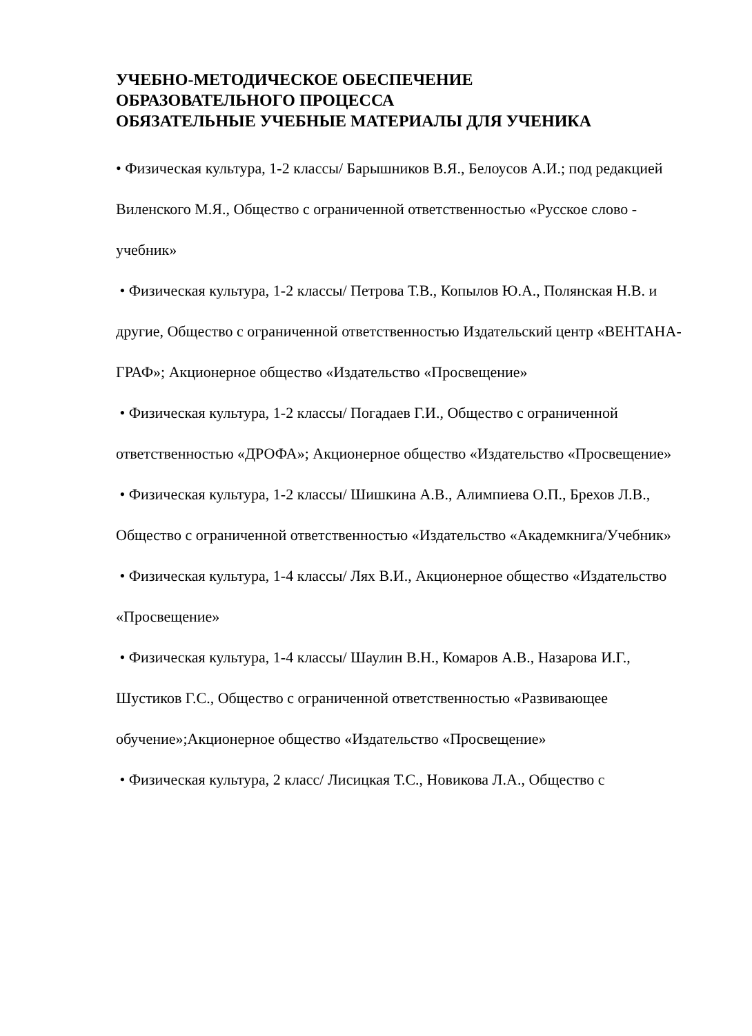УЧЕБНО-МЕТОДИЧЕСКОЕ ОБЕСПЕЧЕНИЕ
ОБРАЗОВАТЕЛЬНОГО ПРОЦЕССА
ОБЯЗАТЕЛЬНЫЕ УЧЕБНЫЕ МАТЕРИАЛЫ ДЛЯ УЧЕНИКА
• Физическая культура, 1-2 классы/ Барышников В.Я., Белоусов А.И.; под редакцией Виленского М.Я., Общество с ограниченной ответственностью «Русское слово - учебник»
• Физическая культура, 1-2 классы/ Петрова Т.В., Копылов Ю.А., Полянская Н.В. и другие, Общество с ограниченной ответственностью Издательский центр «ВЕНТАНА-ГРАФ»; Акционерное общество «Издательство «Просвещение»
• Физическая культура, 1-2 классы/ Погадаев Г.И., Общество с ограниченной ответственностью «ДРОФА»; Акционерное общество «Издательство «Просвещение»
• Физическая культура, 1-2 классы/ Шишкина А.В., Алимпиева О.П., Брехов Л.В., Общество с ограниченной ответственностью «Издательство «Академкнига/Учебник»
• Физическая культура, 1-4 классы/ Лях В.И., Акционерное общество «Издательство «Просвещение»
• Физическая культура, 1-4 классы/ Шаулин В.Н., Комаров А.В., Назарова И.Г., Шустиков Г.С., Общество с ограниченной ответственностью «Развивающее обучение»;Акционерное общество «Издательство «Просвещение»
• Физическая культура, 2 класс/ Лисицкая Т.С., Новикова Л.А., Общество с